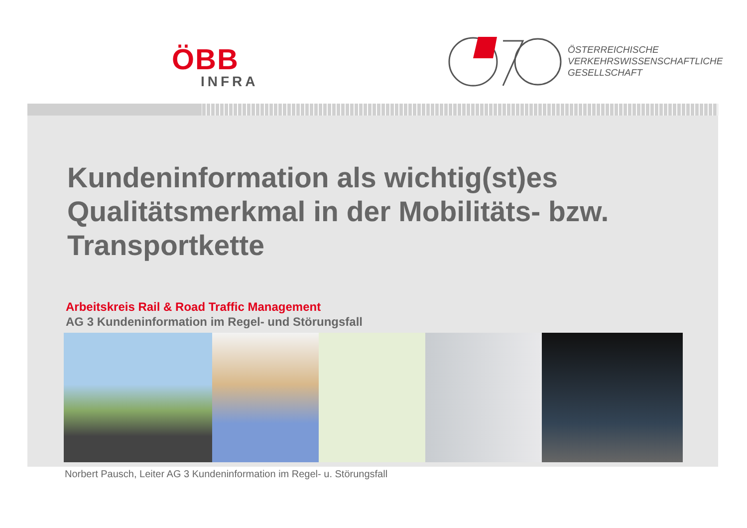ÖBB
INFRA
ÖSTERREICHISCHE
VERKEHRSWISSENSCHAFTLICHE
GESELLSCHAFT
Kundeninformation als wichtig(st)es
Qualitätsmerkmal in der Mobilitäts- bzw.
Transportkette
Arbeitskreis Rail & Road Traffic Management
AG 3 Kundeninformation im Regel- und Störungsfall
Norbert Pausch, Leiter AG 3 Kundeninformation im Regel- u. Störungsfall